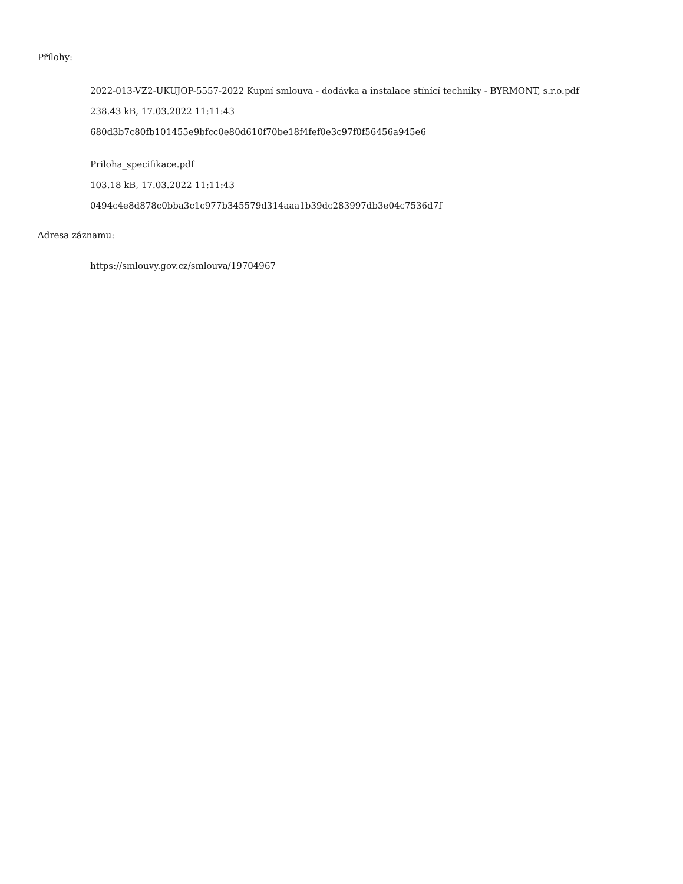Přílohy:
2022-013-VZ2-UKUJOP-5557-2022 Kupní smlouva - dodávka a instalace stínící techniky - BYRMONT, s.r.o.pdf
238.43 kB, 17.03.2022 11:11:43
680d3b7c80fb101455e9bfcc0e80d610f70be18f4fef0e3c97f0f56456a945e6
Priloha_specifikace.pdf
103.18 kB, 17.03.2022 11:11:43
0494c4e8d878c0bba3c1c977b345579d314aaa1b39dc283997db3e04c7536d7f
Adresa záznamu:
https://smlouvy.gov.cz/smlouva/19704967